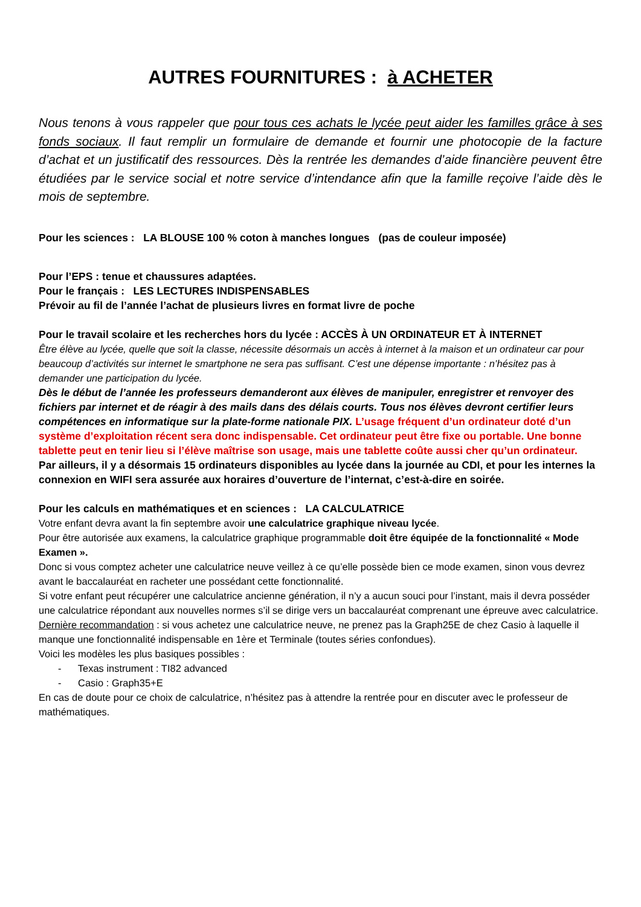AUTRES FOURNITURES : à ACHETER
Nous tenons à vous rappeler que pour tous ces achats le lycée peut aider les familles grâce à ses fonds sociaux. Il faut remplir un formulaire de demande et fournir une photocopie de la facture d’achat et un justificatif des ressources. Dès la rentrée les demandes d’aide financière peuvent être étudiées par le service social et notre service d’intendance afin que la famille reçoive l’aide dès le mois de septembre.
Pour les sciences : LA BLOUSE 100 % coton à manches longues (pas de couleur imposée)
Pour l’EPS : tenue et chaussures adaptées.
Pour le français : LES LECTURES INDISPENSABLES
Prévoir au fil de l’année l’achat de plusieurs livres en format livre de poche
Pour le travail scolaire et les recherches hors du lycée : ACCÈS À UN ORDINATEUR ET À INTERNET
Être élève au lycée, quelle que soit la classe, nécessite désormais un accès à internet à la maison et un ordinateur car pour beaucoup d’activités sur internet le smartphone ne sera pas suffisant. C’est une dépense importante : n’hésitez pas à demander une participation du lycée.
Dès le début de l’année les professeurs demanderont aux élèves de manipuler, enregistrer et renvoyer des fichiers par internet et de réagir à des mails dans des délais courts. Tous nos élèves devront certifier leurs compétences en informatique sur la plate-forme nationale PIX. L’usage fréquent d’un ordinateur doté d’un système d’exploitation récent sera donc indispensable. Cet ordinateur peut être fixe ou portable. Une bonne tablette peut en tenir lieu si l’élève maîtrise son usage, mais une tablette coûte aussi cher qu’un ordinateur.
Par ailleurs, il y a désormais 15 ordinateurs disponibles au lycée dans la journée au CDI, et pour les internes la connexion en WIFI sera assurée aux horaires d’ouverture de l’internat, c’est-à-dire en soirée.
Pour les calculs en mathématiques et en sciences : LA CALCULATRICE
Votre enfant devra avant la fin septembre avoir une calculatrice graphique niveau lycée.
Pour être autorisée aux examens, la calculatrice graphique programmable doit être équipée de la fonctionnalité « Mode Examen ».
Donc si vous comptez acheter une calculatrice neuve veillez à ce qu’elle possède bien ce mode examen, sinon vous devrez avant le baccalauréat en racheter une possédant cette fonctionnalité.
Si votre enfant peut récupérer une calculatrice ancienne génération, il n’y a aucun souci pour l’instant, mais il devra posséder une calculatrice répondant aux nouvelles normes s’il se dirige vers un baccalauréat comprenant une épreuve avec calculatrice.
Dernière recommandation : si vous achetez une calculatrice neuve, ne prenez pas la Graph25E de chez Casio à laquelle il manque une fonctionnalité indispensable en 1ère et Terminale (toutes séries confondues).
Voici les modèles les plus basiques possibles :
- Texas instrument : TI82 advanced
- Casio : Graph35+E
En cas de doute pour ce choix de calculatrice, n’hésitez pas à attendre la rentrée pour en discuter avec le professeur de mathématiques.